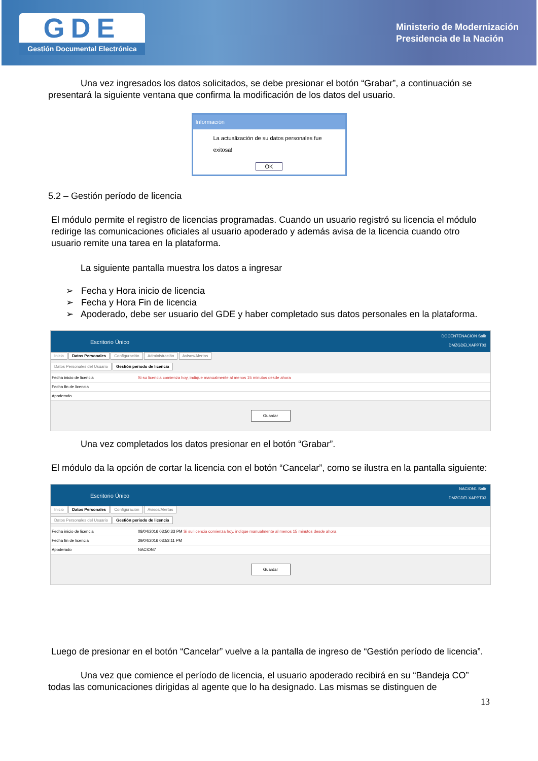GDE
Gestión Documental Electrónica
Ministerio de Modernización
Presidencia de la Nación
Una vez ingresados los datos solicitados, se debe presionar el botón “Grabar”, a continuación se presentará la siguiente ventana que confirma la modificación de los datos del usuario.
Información
La actualización de su datos personales fue exitosa!
OK
5.2 – Gestión período de licencia
El módulo permite el registro de licencias programadas. Cuando un usuario registró su licencia el módulo redirige las comunicaciones oficiales al usuario apoderado y además avisa de la licencia cuando otro usuario remite una tarea en la plataforma.
La siguiente pantalla muestra los datos a ingresar
➢ Fecha y Hora inicio de licencia
➢ Fecha y Hora Fin de licencia
➢ Apoderado, debe ser usuario del GDE y haber completado sus datos personales en la plataforma.
Escritorio Único DOCENTENACION Salir
DMZGDELXAPPT03
Inicio Datos Personales Configuración Administración Avisos/Alertas
Datos Personales del Usuario Gestión periodo de licencia
Fecha inicio de licencia Si su licencia comienza hoy, indique manualmente al menos 15 minutos desde ahora
Fecha fin de licencia
Apoderado
Guardar
Una vez completados los datos presionar en el botón “Grabar”.
El módulo da la opción de cortar la licencia con el botón “Cancelar”, como se ilustra en la pantalla siguiente:
Escritorio Único NACION1 Salir
DMZGDELXAPPT03
Inicio Datos Personales Configuración Avisos/Alertas
Datos Personales del Usuario Gestión periodo de licencia
Fecha inicio de licencia 08/04/2016 03:50:33 PM Si su licencia comienza hoy, indique manualmente al menos 15 minutos desde ahora
Fecha fin de licencia 29/04/2016 03:53:11 PM
Apoderado NACION7
Guardar
Luego de presionar en el botón “Cancelar” vuelve a la pantalla de ingreso de “Gestión período de licencia”.
Una vez que comience el período de licencia, el usuario apoderado recibirá en su “Bandeja CO” todas las comunicaciones dirigidas al agente que lo ha designado. Las mismas se distinguen de
13